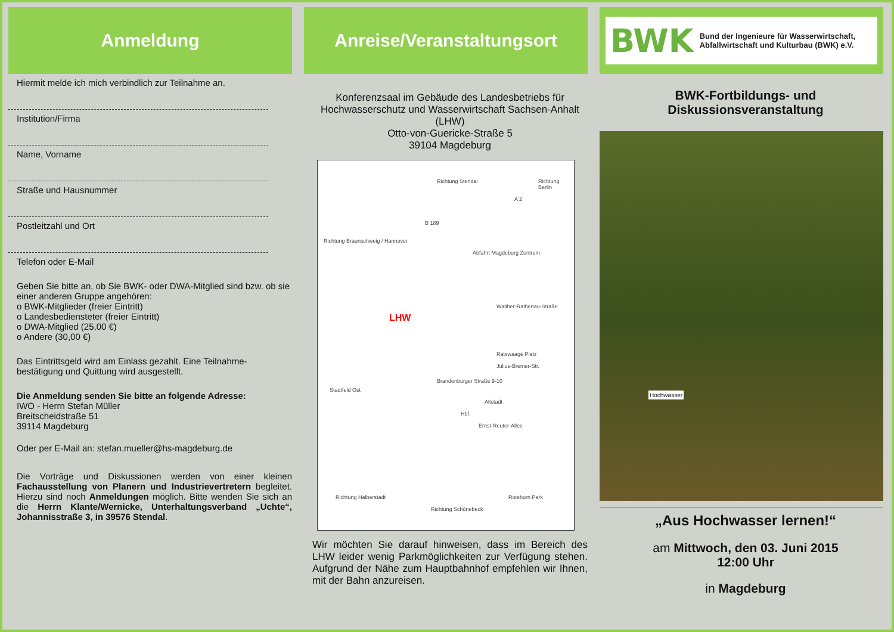Anmeldung
Hiermit melde ich mich verbindlich zur Teilnahme an.
Institution/Firma
Name, Vorname
Straße und Hausnummer
Postleitzahl und Ort
Telefon oder E-Mail
Geben Sie bitte an, ob Sie BWK- oder DWA-Mitglied sind bzw. ob sie einer anderen Gruppe angehören:
o BWK-Mitglieder (freier Eintritt)
o Landesbediensteter (freier Eintritt)
o DWA-Mitglied (25,00 €)
o Andere (30,00 €)
Das Eintrittsgeld wird am Einlass gezahlt. Eine Teilnahme-bestätigung und Quittung wird ausgestellt.
Die Anmeldung senden Sie bitte an folgende Adresse:
IWO - Herrn Stefan Müller
Breitscheidstraße 51
39114 Magdeburg
Oder per E-Mail an: stefan.mueller@hs-magdeburg.de
Die Vorträge und Diskussionen werden von einer kleinen Fachausstellung von Planern und Industrievertretern begleitet. Hierzu sind noch Anmeldungen möglich. Bitte wenden Sie sich an die Herrn Klante/Wernicke, Unterhaltungsverband „Uchte“, Johannisstraße 3, in 39576 Stendal.
Anreise/Veranstaltungsort
Konferenzsaal im Gebäude des Landesbetriebs für Hochwasserschutz und Wasserwirtschaft Sachsen-Anhalt (LHW)
Otto-von-Guericke-Straße 5
39104 Magdeburg
Richtung Stendal Richtung Berlin
Richtung Braunschweig / Hannover
B 189
A 2
Abfahrt Magdeburg Zentrum
LHW
Brandenburger Straße 9-10
Stadtfeld Ost
Julius-Bremer-Str.
Walther-Rathenau-Straße
Altstadt
Ratswaage Platz
Ernst-Reuter-Allee
Hbf.
Richtung Halberstadt
Richtung Schönebeck
Rotehorn Park
Wir möchten Sie darauf hinweisen, dass im Bereich des LHW leider wenig Parkmöglichkeiten zur Verfügung stehen. Aufgrund der Nähe zum Hauptbahnhof empfehlen wir Ihnen, mit der Bahn anzureisen.
BWK Bund der Ingenieure für Wasserwirtschaft, Abfallwirtschaft und Kulturbau (BWK) e.V.
BWK-Fortbildungs- und Diskussionsveranstaltung
Hochwasser
„Aus Hochwasser lernen!“
am Mittwoch, den 03. Juni 2015
12:00 Uhr
in Magdeburg